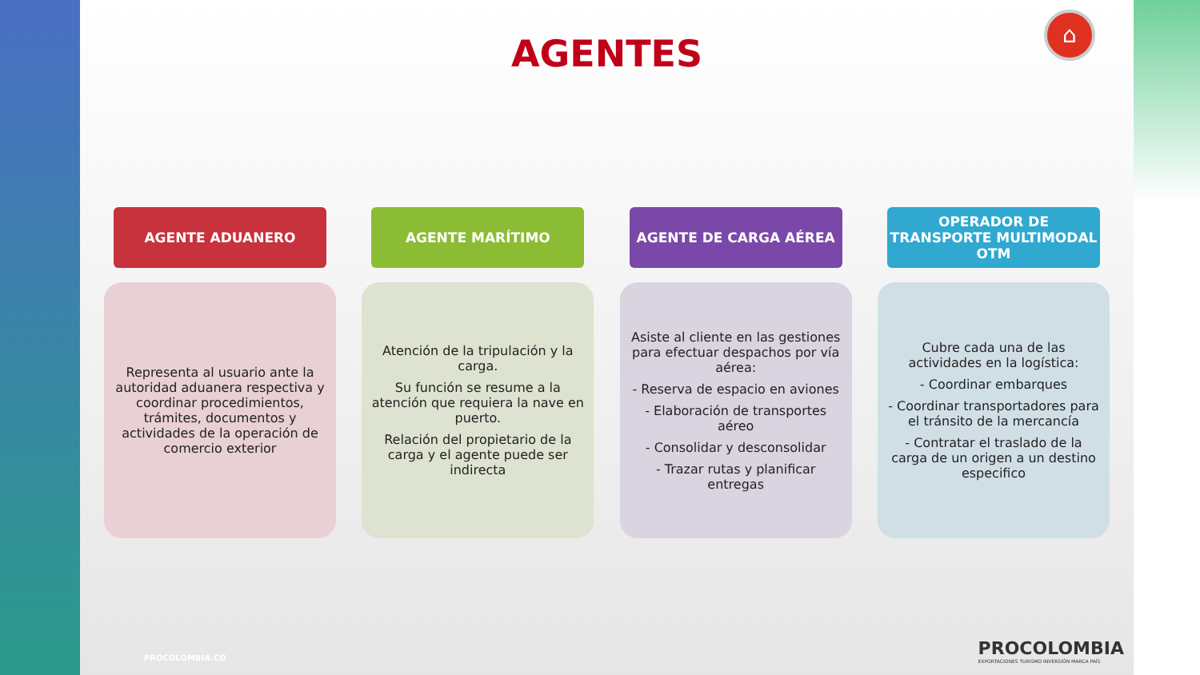⌂
AGENTES
AGENTE ADUANERO
Representa al usuario ante la autoridad aduanera respectiva y coordinar procedimientos, trámites, documentos y actividades de la operación de comercio exterior
AGENTE MARÍTIMO
Atención de la tripulación y la carga.
Su función se resume a la atención que requiera la nave en puerto.
Relación del propietario de la carga y el agente puede ser indirecta
AGENTE DE CARGA AÉREA
Asiste al cliente en las gestiones para efectuar despachos por vía aérea:
- Reserva de espacio en aviones
- Elaboración de transportes aéreo
- Consolidar y desconsolidar
- Trazar rutas y planificar entregas
OPERADOR DE TRANSPORTE MULTIMODAL OTM
Cubre cada una de las actividades en la logística:
- Coordinar embarques
- Coordinar transportadores para el tránsito de la mercancía
- Contratar el traslado de la carga de un origen a un destino especifico
PROCOLOMBIA.CO
PROCOLOMBIA
EXPORTACIONES TURISMO INVERSIÓN MARCA PAÍS